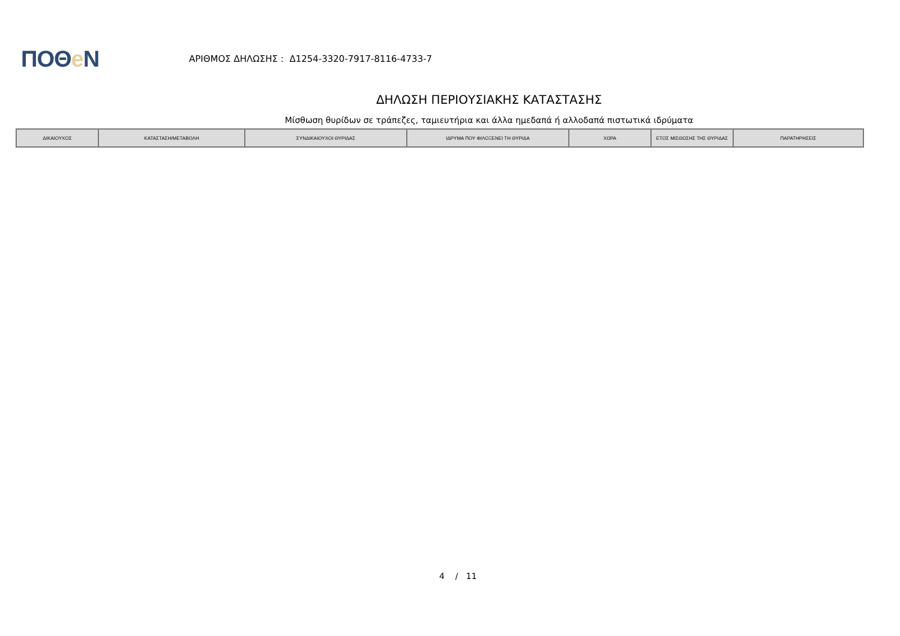ΠΟΘe Ν
ΑΡΙΘΜΟΣ ΔΗΛΩΣΗΣ : Δ1254-3320-7917-8116-4733-7
ΔΗΛΩΣΗ ΠΕΡΙΟΥΣΙΑΚΗΣ ΚΑΤΑΣΤΑΣΗΣ
Μίσθωση θυρίδων σε τράπεζες, ταμιευτήρια και άλλα ημεδαπά ή αλλοδαπά πιστωτικά ιδρύματα
| ΔΙΚΑΙΟΥΧΟΣ | ΚΑΤΑΣΤΑΣΗ/ΜΕΤΑΒΟΛΗ | ΣΥΝΔΙΚΑΙΟΥΧΟΙ ΘΥΡΙΔΑΣ | ΙΔΡΥΜΑ ΠΟΥ ΦΙΛΟΞΕΝΕΙ ΤΗ ΘΥΡΙΔΑ | ΧΩΡΑ | ΕΤΟΣ ΜΙΣΘΩΣΗΣ ΤΗΣ ΘΥΡΙΔΑΣ | ΠΑΡΑΤΗΡΗΣΕΙΣ |
| --- | --- | --- | --- | --- | --- | --- |
4 / 11